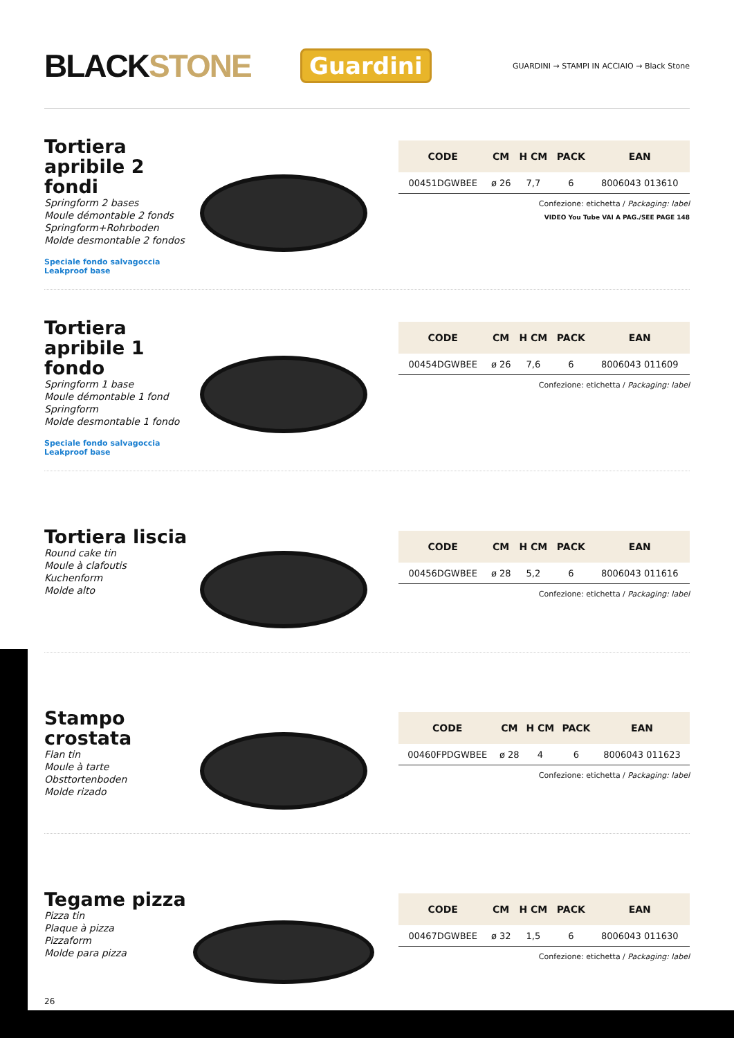BLACKSTONE
Guardini
GUARDINI → STAMPI IN ACCIAIO → Black Stone
Tortiera apribile 2 fondi
Springform 2 bases
Moule démontable 2 fonds
Springform+Rohrboden
Molde desmontable 2 fondos
Speciale fondo salvagoccia
Leakproof base
| CODE | CM | H CM | PACK | EAN |
| --- | --- | --- | --- | --- |
| 00451DGWBEE | ø 26 | 7,7 | 6 | 8006043 013610 |
Confezione: etichetta / Packaging: label
VIDEO You Tube VAI A PAG./SEE PAGE 148
Tortiera apribile 1 fondo
Springform 1 base
Moule démontable 1 fond
Springform
Molde desmontable 1 fondo
Speciale fondo salvagoccia
Leakproof base
| CODE | CM | H CM | PACK | EAN |
| --- | --- | --- | --- | --- |
| 00454DGWBEE | ø 26 | 7,6 | 6 | 8006043 011609 |
Confezione: etichetta / Packaging: label
Tortiera liscia
Round cake tin
Moule à clafoutis
Kuchenform
Molde alto
| CODE | CM | H CM | PACK | EAN |
| --- | --- | --- | --- | --- |
| 00456DGWBEE | ø 28 | 5,2 | 6 | 8006043 011616 |
Confezione: etichetta / Packaging: label
Stampo crostata
Flan tin
Moule à tarte
Obsttortenboden
Molde rizado
| CODE | CM | H CM | PACK | EAN |
| --- | --- | --- | --- | --- |
| 00460FPDGWBEE | ø 28 | 4 | 6 | 8006043 011623 |
Confezione: etichetta / Packaging: label
Tegame pizza
Pizza tin
Plaque à pizza
Pizzaform
Molde para pizza
| CODE | CM | H CM | PACK | EAN |
| --- | --- | --- | --- | --- |
| 00467DGWBEE | ø 32 | 1,5 | 6 | 8006043 011630 |
Confezione: etichetta / Packaging: label
26